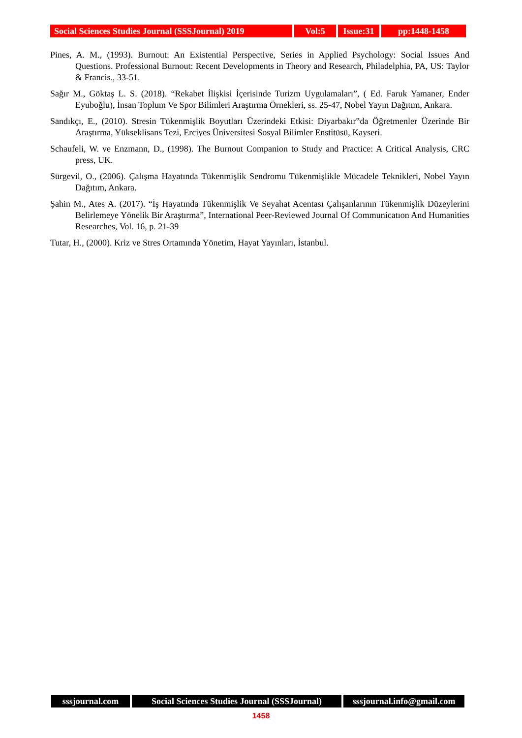Social Sciences Studies Journal (SSSJournal) 2019
Vol:5 Issue:31
pp:1448-1458
Pines, A. M., (1993). Burnout: An Existential Perspective, Series in Applied Psychology: Social Issues And Questions. Professional Burnout: Recent Developments in Theory and Research, Philadelphia, PA, US: Taylor & Francis., 33-51.
Sağır M., Göktaş L. S. (2018). “Rekabet İlişkisi İçerisinde Turizm Uygulamaları”, ( Ed. Faruk Yamaner, Ender Eyuboğlu), İnsan Toplum Ve Spor Bilimleri Araştırma Örnekleri, ss. 25-47, Nobel Yayın Dağıtım, Ankara.
Sandıkçı, E., (2010). Stresin Tükenmişlik Boyutları Üzerindeki Etkisi: Diyarbakır‟da Öğretmenler Üzerinde Bir Araştırma, Yükseklisans Tezi, Erciyes Üniversitesi Sosyal Bilimler Enstitüsü, Kayseri.
Schaufeli, W. ve Enzmann, D., (1998). The Burnout Companion to Study and Practice: A Critical Analysis, CRC press, UK.
Sürgevil, O., (2006). Çalışma Hayatında Tükenmişlik Sendromu Tükenmişlikle Mücadele Teknikleri, Nobel Yayın Dağıtım, Ankara.
Şahin M., Ates A. (2017). “İş Hayatında Tükenmişlik Ve Seyahat Acentası Çalışanlarının Tükenmişlik Düzeylerini Belirlemeye Yönelik Bir Araştırma”, International Peer-Reviewed Journal Of Communicatıon And Humanities Researches, Vol. 16, p. 21-39
Tutar, H., (2000). Kriz ve Stres Ortamında Yönetim, Hayat Yayınları, İstanbul.
sssjournal.com Social Sciences Studies Journal (SSSJournal)
sssjournal.info@gmail.com
1458